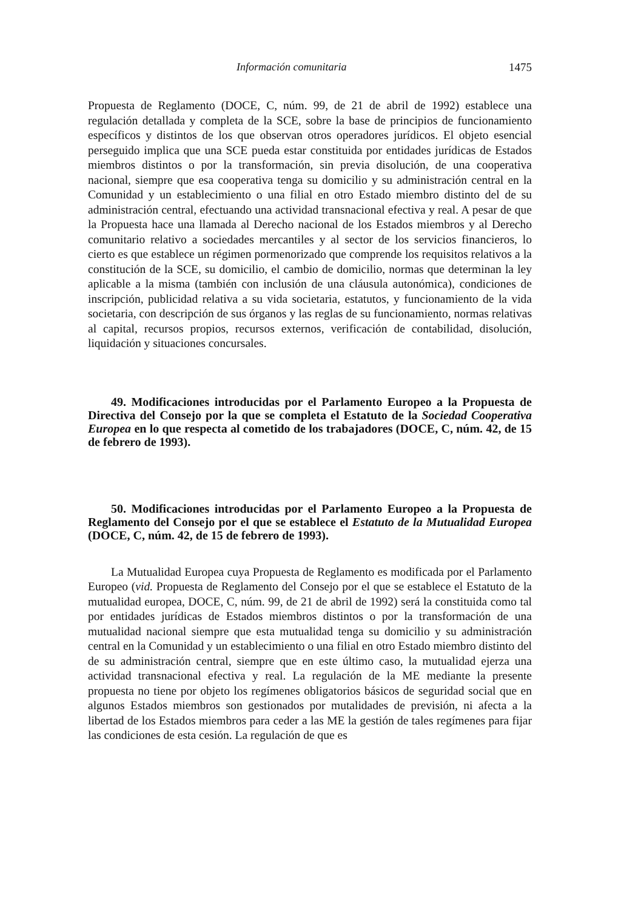Información comunitaria 1475
Propuesta de Reglamento (DOCE, C, núm. 99, de 21 de abril de 1992) establece una regulación detallada y completa de la SCE, sobre la base de principios de funcionamiento específicos y distintos de los que observan otros operadores jurídicos. El objeto esencial perseguido implica que una SCE pueda estar constituida por entidades jurídicas de Estados miembros distintos o por la transformación, sin previa disolución, de una cooperativa nacional, siempre que esa cooperativa tenga su domicilio y su administración central en la Comunidad y un establecimiento o una filial en otro Estado miembro distinto del de su administración central, efectuando una actividad transnacional efectiva y real. A pesar de que la Propuesta hace una llamada al Derecho nacional de los Estados miembros y al Derecho comunitario relativo a sociedades mercantiles y al sector de los servicios financieros, lo cierto es que establece un régimen pormenorizado que comprende los requisitos relativos a la constitución de la SCE, su domicilio, el cambio de domicilio, normas que determinan la ley aplicable a la misma (también con inclusión de una cláusula autonómica), condiciones de inscripción, publicidad relativa a su vida societaria, estatutos, y funcionamiento de la vida societaria, con descripción de sus órganos y las reglas de su funcionamiento, normas relativas al capital, recursos propios, recursos externos, verificación de contabilidad, disolución, liquidación y situaciones concursales.
49. Modificaciones introducidas por el Parlamento Europeo a la Propuesta de Directiva del Consejo por la que se completa el Estatuto de la Sociedad Cooperativa Europea en lo que respecta al cometido de los trabajadores (DOCE, C, núm. 42, de 15 de febrero de 1993).
50. Modificaciones introducidas por el Parlamento Europeo a la Propuesta de Reglamento del Consejo por el que se establece el Estatuto de la Mutualidad Europea (DOCE, C, núm. 42, de 15 de febrero de 1993).
La Mutualidad Europea cuya Propuesta de Reglamento es modificada por el Parlamento Europeo (vid. Propuesta de Reglamento del Consejo por el que se establece el Estatuto de la mutualidad europea, DOCE, C, núm. 99, de 21 de abril de 1992) será la constituida como tal por entidades jurídicas de Estados miembros distintos o por la transformación de una mutualidad nacional siempre que esta mutualidad tenga su domicilio y su administración central en la Comunidad y un establecimiento o una filial en otro Estado miembro distinto del de su administración central, siempre que en este último caso, la mutualidad ejerza una actividad transnacional efectiva y real. La regulación de la ME mediante la presente propuesta no tiene por objeto los regímenes obligatorios básicos de seguridad social que en algunos Estados miembros son gestionados por mutalidades de previsión, ni afecta a la libertad de los Estados miembros para ceder a las ME la gestión de tales regímenes para fijar las condiciones de esta cesión. La regulación de que es